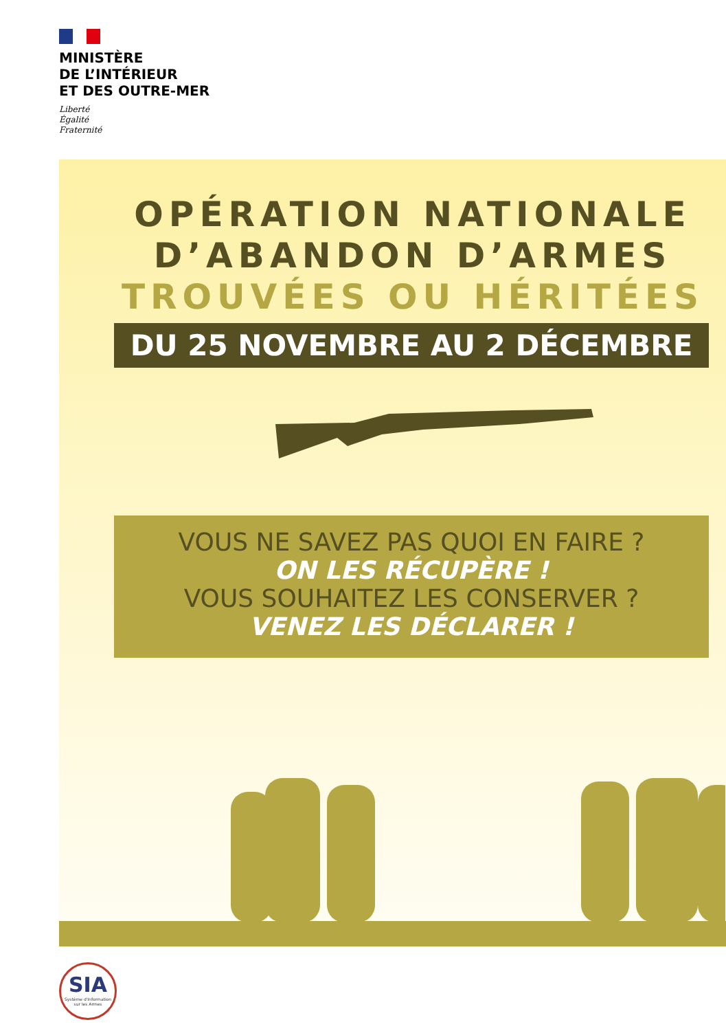MINISTÈRE
DE L’INTÉRIEUR
ET DES OUTRE-MER
Liberté
Égalité
Fraternité
OPÉRATION NATIONALE
D’ABANDON D’ARMES
TROUVÉES OU HÉRITÉES
DU 25 NOVEMBRE AU 2 DÉCEMBRE
VOUS NE SAVEZ PAS QUOI EN FAIRE ?
ON LES RÉCUPÈRE !
VOUS SOUHAITEZ LES CONSERVER ?
VENEZ LES DÉCLARER !
SIA
Système d'Information sur les Armes